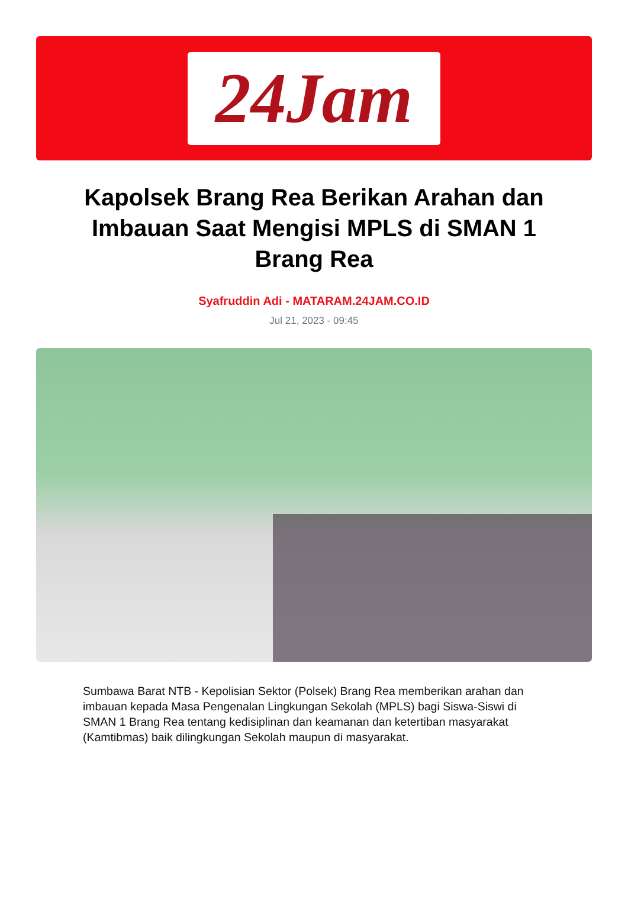24Jam
Kapolsek Brang Rea Berikan Arahan dan Imbauan Saat Mengisi MPLS di SMAN 1 Brang Rea
Syafruddin Adi - MATARAM.24JAM.CO.ID
Jul 21, 2023 - 09:45
Sumbawa Barat NTB - Kepolisian Sektor (Polsek) Brang Rea memberikan arahan dan imbauan kepada Masa Pengenalan Lingkungan Sekolah (MPLS) bagi Siswa-Siswi di SMAN 1 Brang Rea tentang kedisiplinan dan keamanan dan ketertiban masyarakat (Kamtibmas) baik dilingkungan Sekolah maupun di masyarakat.